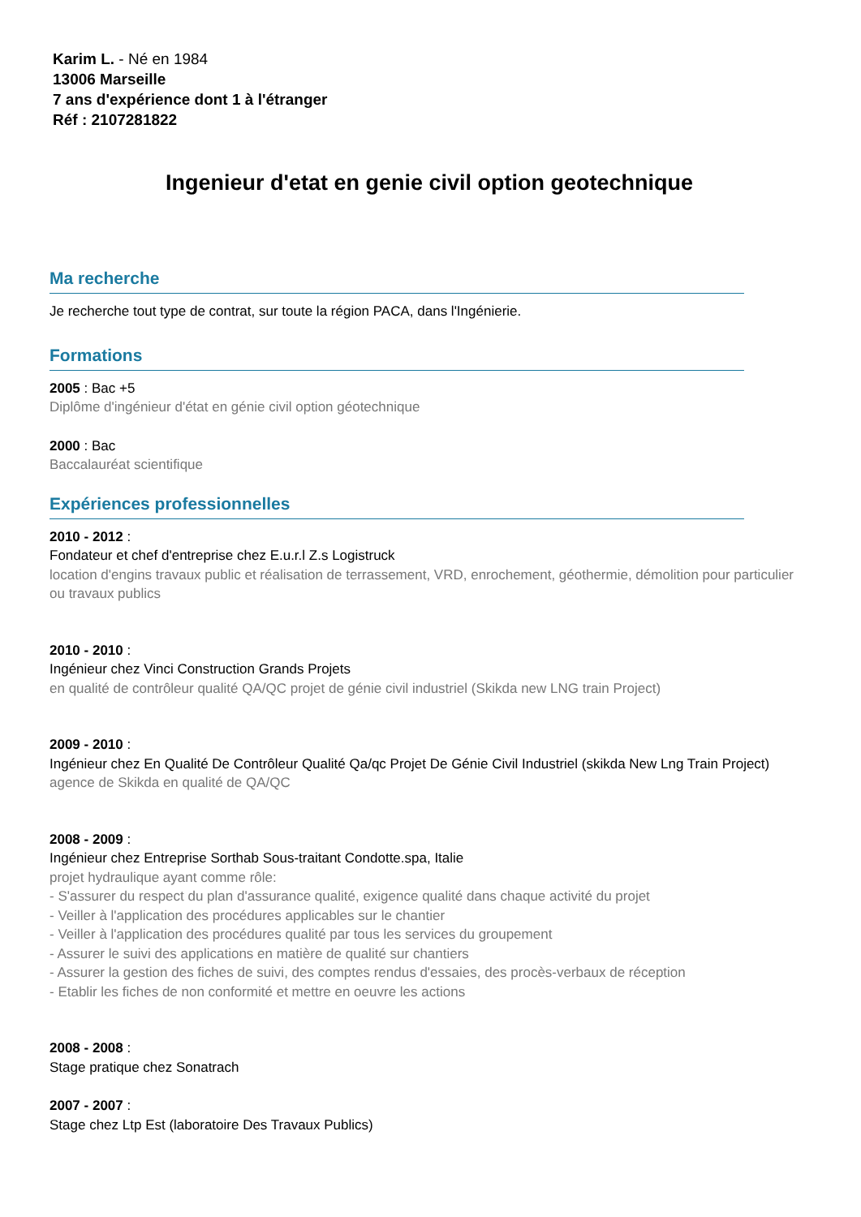Karim L. - Né en 1984
13006 Marseille
7 ans d'expérience dont 1 à l'étranger
Réf : 2107281822
Ingenieur d'etat en genie civil option geotechnique
Ma recherche
Je recherche tout type de contrat, sur toute la région PACA, dans l'Ingénierie.
Formations
2005 : Bac +5
Diplôme d'ingénieur d'état en génie civil option géotechnique
2000 : Bac
Baccalauréat scientifique
Expériences professionnelles
2010 - 2012 :
Fondateur et chef d'entreprise chez E.u.r.l Z.s Logistruck
location d'engins travaux public et réalisation de terrassement, VRD, enrochement, géothermie, démolition pour particulier ou travaux publics
2010 - 2010 :
Ingénieur chez Vinci Construction Grands Projets
en qualité de contrôleur qualité QA/QC projet de génie civil industriel (Skikda new LNG train Project)
2009 - 2010 :
Ingénieur chez En Qualité De Contrôleur Qualité Qa/qc Projet De Génie Civil Industriel (skikda New Lng Train Project)
agence de Skikda en qualité de QA/QC
2008 - 2009 :
Ingénieur chez Entreprise Sorthab Sous-traitant Condotte.spa, Italie
projet hydraulique ayant comme rôle:
- S'assurer du respect du plan d'assurance qualité, exigence qualité dans chaque activité du projet
- Veiller à l'application des procédures applicables sur le chantier
- Veiller à l'application des procédures qualité par tous les services du groupement
- Assurer le suivi des applications en matière de qualité sur chantiers
- Assurer la gestion des fiches de suivi, des comptes rendus d'essaies, des procès-verbaux de réception
- Etablir les fiches de non conformité et mettre en oeuvre les actions
2008 - 2008 :
Stage pratique chez Sonatrach
2007 - 2007 :
Stage chez Ltp Est (laboratoire Des Travaux Publics)